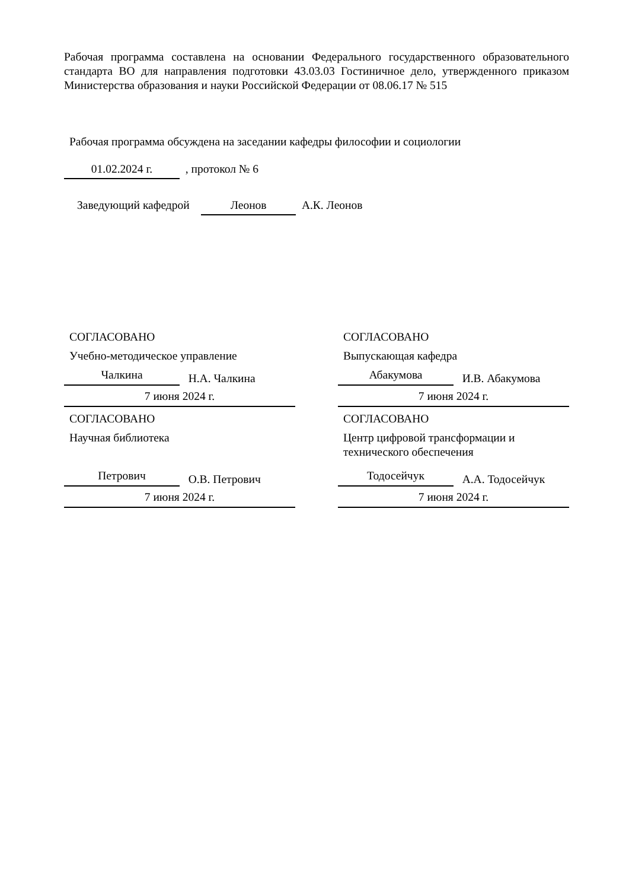Рабочая программа составлена на основании Федерального государственного образовательного стандарта ВО для направления подготовки 43.03.03 Гостиничное дело, утвержденного приказом Министерства образования и науки Российской Федерации от 08.06.17 № 515
Рабочая программа обсуждена на заседании кафедры философии и социологии
01.02.2024 г. , протокол № 6
Заведующий кафедрой Леонов А.К. Леонов
СОГЛАСОВАНО
Учебно-методическое управление
Чалкина Н.А. Чалкина
7 июня 2024 г.
СОГЛАСОВАНО
Выпускающая кафедра
Абакумова И.В. Абакумова
7 июня 2024 г.
СОГЛАСОВАНО
Научная библиотека
Петрович О.В. Петрович
7 июня 2024 г.
СОГЛАСОВАНО
Центр цифровой трансформации и технического обеспечения
Тодосейчук А.А. Тодосейчук
7 июня 2024 г.